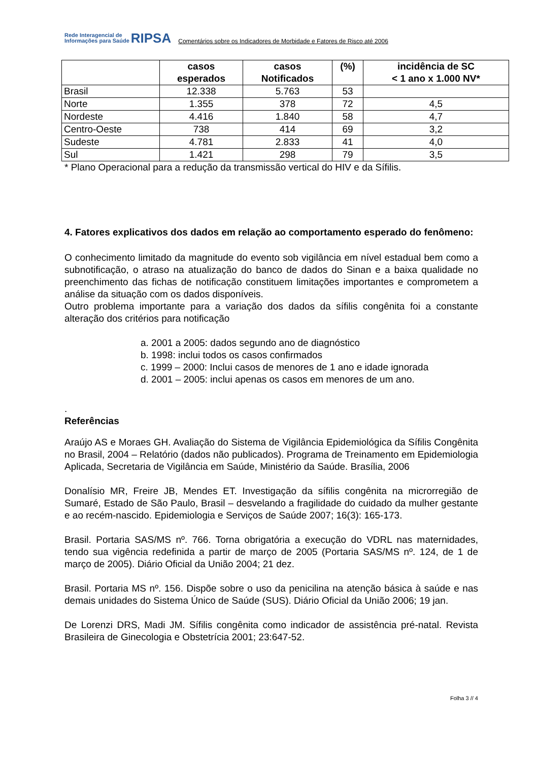Rede Interagencial de
Informações para Saúde RIPSA
Comentários sobre os Indicadores de Morbidade e Fatores de Risco até 2006
| | casos esperados | casos Notificados | (%) | incidência de SC < 1 ano x 1.000 NV* |
| --- | --- | --- | --- | --- |
| Brasil | 12.338 | 5.763 | 53 | |
| Norte | 1.355 | 378 | 72 | 4,5 |
| Nordeste | 4.416 | 1.840 | 58 | 4,7 |
| Centro-Oeste | 738 | 414 | 69 | 3,2 |
| Sudeste | 4.781 | 2.833 | 41 | 4,0 |
| Sul | 1.421 | 298 | 79 | 3,5 |
* Plano Operacional para a redução da transmissão vertical do HIV e da Sífilis.
4. Fatores explicativos dos dados em relação ao comportamento esperado do fenômeno:
O conhecimento limitado da magnitude do evento sob vigilância em nível estadual bem como a subnotificação, o atraso na atualização do banco de dados do Sinan e a baixa qualidade no preenchimento das fichas de notificação constituem limitações importantes e comprometem a análise da situação com os dados disponíveis.
Outro problema importante para a variação dos dados da sífilis congênita foi a constante alteração dos critérios para notificação
a. 2001 a 2005: dados segundo ano de diagnóstico
b. 1998: inclui todos os casos confirmados
c. 1999 – 2000: Inclui casos de menores de 1 ano e idade ignorada
d. 2001 – 2005: inclui apenas os casos em menores de um ano.
.
Referências
Araújo AS e Moraes GH. Avaliação do Sistema de Vigilância Epidemiológica da Sífilis Congênita no Brasil, 2004 – Relatório (dados não publicados). Programa de Treinamento em Epidemiologia Aplicada, Secretaria de Vigilância em Saúde, Ministério da Saúde. Brasília, 2006
Donalísio MR, Freire JB, Mendes ET. Investigação da sífilis congênita na microrregião de Sumaré, Estado de São Paulo, Brasil – desvelando a fragilidade do cuidado da mulher gestante e ao recém-nascido. Epidemiologia e Serviços de Saúde 2007; 16(3): 165-173.
Brasil. Portaria SAS/MS nº. 766. Torna obrigatória a execução do VDRL nas maternidades, tendo sua vigência redefinida a partir de março de 2005 (Portaria SAS/MS nº. 124, de 1 de março de 2005). Diário Oficial da União 2004; 21 dez.
Brasil. Portaria MS nº. 156. Dispõe sobre o uso da penicilina na atenção básica à saúde e nas demais unidades do Sistema Único de Saúde (SUS). Diário Oficial da União 2006; 19 jan.
De Lorenzi DRS, Madi JM. Sífilis congênita como indicador de assistência pré-natal. Revista Brasileira de Ginecologia e Obstetrícia 2001; 23:647-52.
Folha 3 // 4